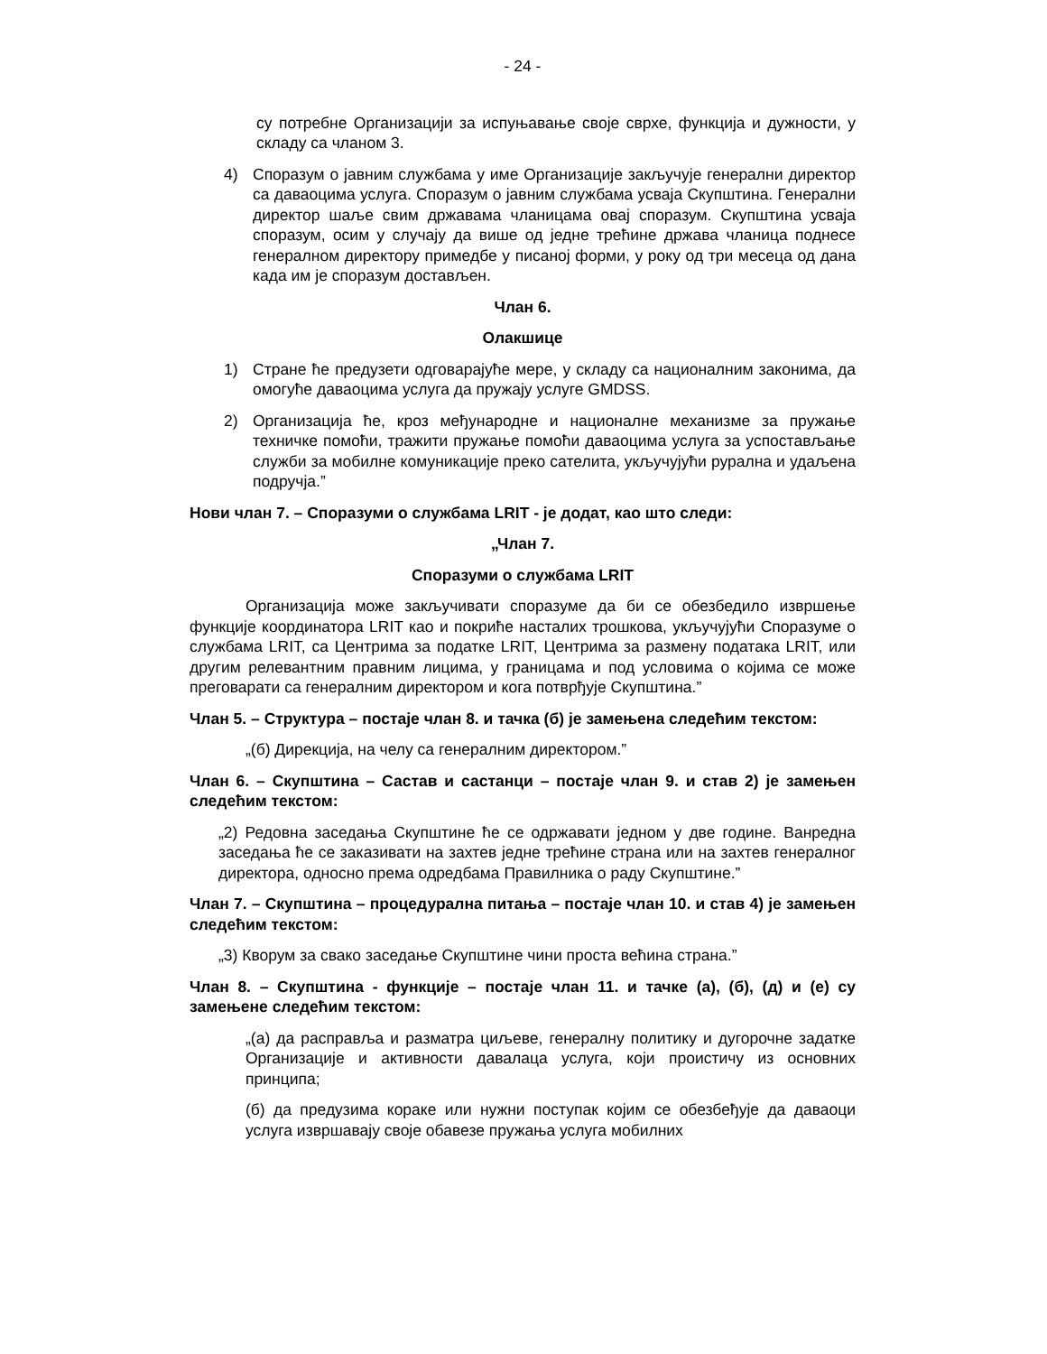- 24 -
су потребне Организацији за испуњавање своје сврхе, функција и дужности, у складу са чланом 3.
4) Споразум о јавним службама у име Организације закључује генерални директор са даваоцима услуга. Споразум о јавним службама усваја Скупштина. Генерални директор шаље свим државама чланицама овај споразум. Скупштина усваја споразум, осим у случају да више од једне трећине држава чланица поднесе генералном директору примедбе у писаној форми, у року од три месеца од дана када им је споразум достављен.
Члан 6.
Олакшице
1) Стране ће предузети одговарајуће мере, у складу са националним законима, да омогуће даваоцима услуга да пружају услуге GMDSS.
2) Организација ће, кроз међународне и националне механизме за пружање техничке помоћи, тражити пружање помоћи даваоцима услуга за успостављање служби за мобилне комуникације преко сателита, укључујући рурална и удаљена подручја.”
Нови члан 7. – Споразуми о службама LRIT - је додат, као што следи:
„Члан 7.
Споразуми о службама LRIT
Организација може закључивати споразуме да би се обезбедило извршење функције координатора LRIT као и покриће насталих трошкова, укључујући Споразуме о службама LRIT, са Центрима за податке LRIT, Центрима за размену података LRIT, или другим релевантним правним лицима, у границама и под условима о којима се може преговарати са генералним директором и кога потврђује Скупштина.”
Члан 5. – Структура – постаје члан 8. и тачка (б) је замењена следећим текстом:
„(б) Дирекција, на челу са генералним директором.”
Члан 6. – Скупштина – Састав и састанци – постаје члан 9. и став 2) је замењен следећим текстом:
„2) Редовна заседања Скупштине ће се одржавати једном у две године. Ванредна заседања ће се заказивати на захтев једне трећине страна или на захтев генералног директора, односно према одредбама Правилника о раду Скупштине.”
Члан 7. – Скупштина – процедурална питања – постаје члан 10. и став 4) је замењен следећим текстом:
„3) Кворум за свако заседање Скупштине чини проста већина страна.”
Члан 8. – Скупштина - функције – постаје члан 11. и тачке (а), (б), (д) и (е) су замењене следећим текстом:
„(а) да расправља и разматра циљеве, генералну политику и дугорочне задатке Организације и активности давалаца услуга, који проистичу из основних принципа;
(б) да предузима кораке или нужни поступак којим се обезбеђује да даваоци услуга извршавају своје обавезе пружања услуга мобилних